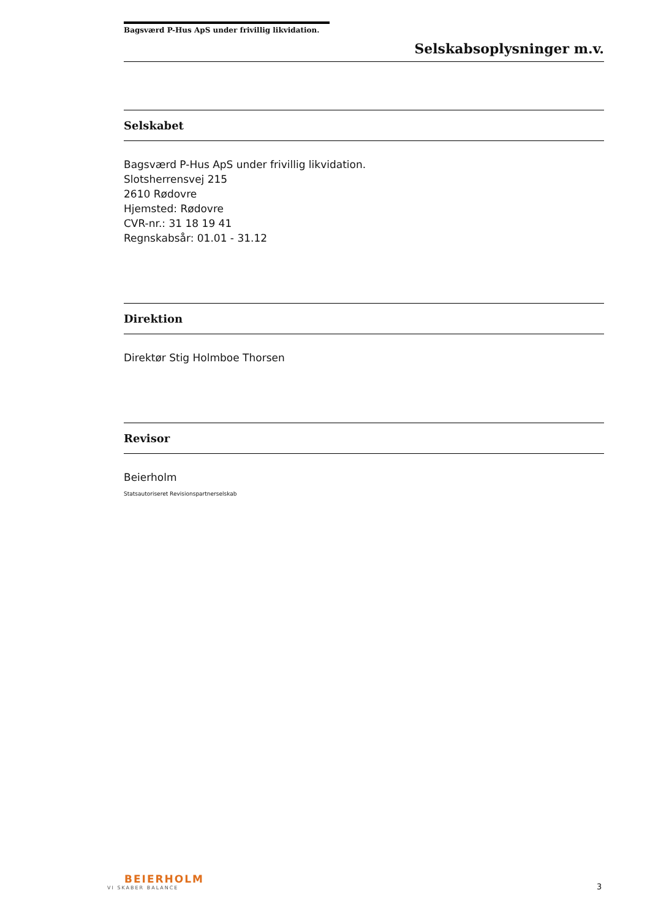Bagsværd P-Hus ApS under frivillig likvidation.
Selskabsoplysninger m.v.
Selskabet
Bagsværd P-Hus ApS under frivillig likvidation.
Slotsherrensvej 215
2610 Rødovre
Hjemsted: Rødovre
CVR-nr.: 31 18 19 41
Regnskabsår: 01.01 - 31.12
Direktion
Direktør Stig Holmboe Thorsen
Revisor
Beierholm
Statsautoriseret Revisionspartnerselskab
BEIERHOLM
VI SKABER BALANCE
3